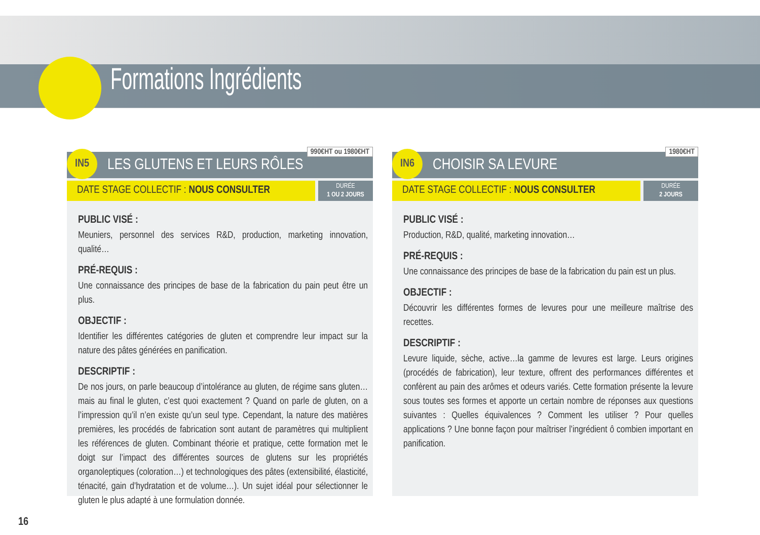Formations Ingrédients
IN5 990€HT ou 1980€HT
LES GLUTENS ET LEURS RÔLES
DATE STAGE COLLECTIF : NOUS CONSULTER
DURÉE
1 OU 2 JOURS
PUBLIC VISÉ :
Meuniers, personnel des services R&D, production, marketing innovation, qualité…
PRÉ-REQUIS :
Une connaissance des principes de base de la fabrication du pain peut être un plus.
OBJECTIF :
Identifier les différentes catégories de gluten et comprendre leur impact sur la nature des pâtes générées en panification.
DESCRIPTIF :
De nos jours, on parle beaucoup d’intolérance au gluten, de régime sans gluten…mais au final le gluten, c’est quoi exactement ? Quand on parle de gluten, on a l’impression qu’il n’en existe qu’un seul type. Cependant, la nature des matières premières, les procédés de fabrication sont autant de paramètres qui multiplient les références de gluten. Combinant théorie et pratique, cette formation met le doigt sur l’impact des différentes sources de glutens sur les propriétés organoleptiques (coloration…) et technologiques des pâtes (extensibilité, élasticité, ténacité, gain d’hydratation et de volume…). Un sujet idéal pour sélectionner le gluten le plus adapté à une formulation donnée.
IN6 1980€HT
CHOISIR SA LEVURE
DATE STAGE COLLECTIF : NOUS CONSULTER
DURÉE
2 JOURS
PUBLIC VISÉ :
Production, R&D, qualité, marketing innovation…
PRÉ-REQUIS :
Une connaissance des principes de base de la fabrication du pain est un plus.
OBJECTIF :
Découvrir les différentes formes de levures pour une meilleure maîtrise des recettes.
DESCRIPTIF :
Levure liquide, sèche, active…la gamme de levures est large. Leurs origines (procédés de fabrication), leur texture, offrent des performances différentes et confèrent au pain des arômes et odeurs variés. Cette formation présente la levure sous toutes ses formes et apporte un certain nombre de réponses aux questions suivantes : Quelles équivalences ? Comment les utiliser ? Pour quelles applications ? Une bonne façon pour maîtriser l’ingrédient ô combien important en panification.
16